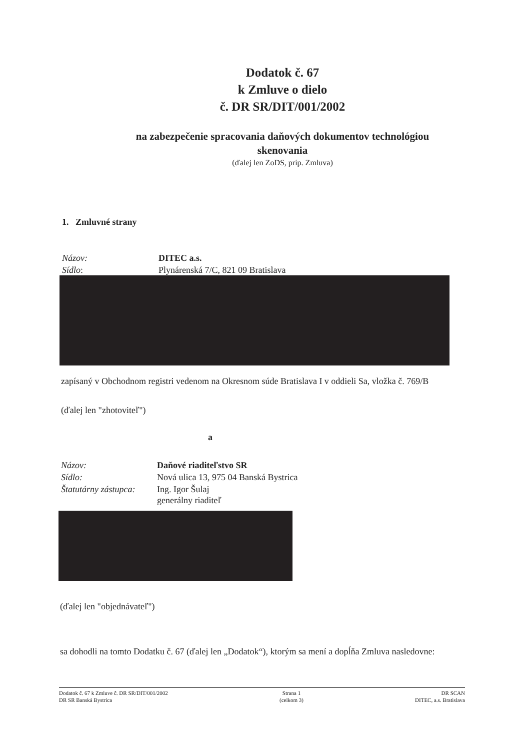Dodatok č. 67
k Zmluve o dielo
č. DR SR/DIT/001/2002
na zabezpečenie spracovania daňových dokumentov technológiou
skenovania
(ďalej len ZoDS, príp. Zmluva)
1. Zmluvné strany
Názov: DITEC a.s.
Sídlo:
Plynárenská 7/C, 821 09 Bratislava
zapísaný v Obchodnom registri vedenom na Okresnom súde Bratislava I v oddieli Sa, vložka č. 769/B
(ďalej len "zhotoviteľ")
a
Názov: Daňové riaditeľstvo SR
Sídlo:
Nová ulica 13, 975 04 Banská Bystrica
Štatutárny zástupca:
Ing. Igor Šulaj
generálny riaditeľ
(ďalej len "objednávateľ")
sa dohodli na tomto Dodatku č. 67 (ďalej len „Dodatok“), ktorým sa mení a dopĺňa Zmluva nasledovne:
Dodatok č. 67 k Zmluve č. DR SR/DIT/001/2002
DR SR Banská Bystrica
Strana 1
(celkom 3)
DR SCAN
DITEC, a.s. Bratislava